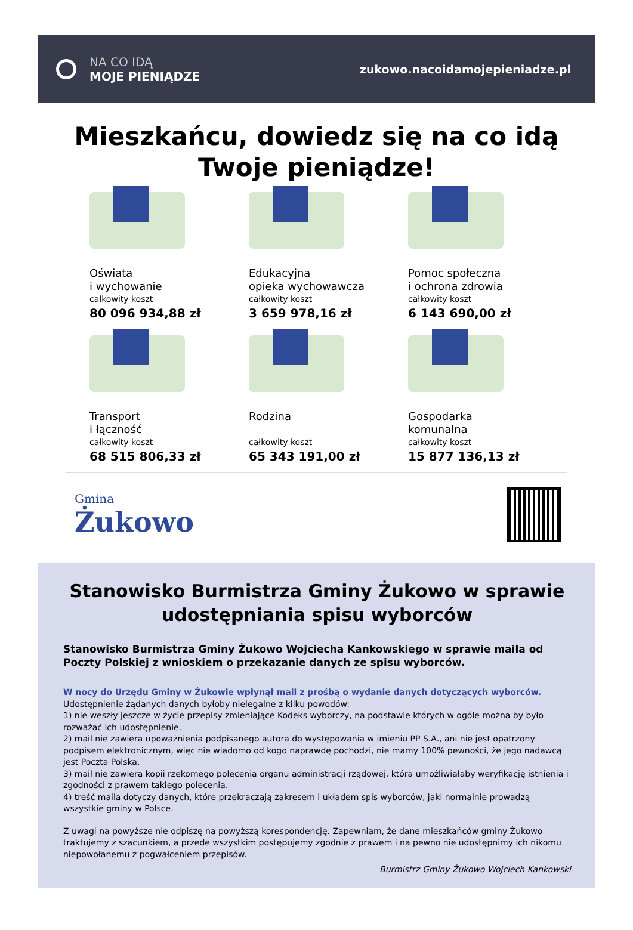NA CO IDĄ
MOJE PIENIĄDZE
zukowo.nacoidamojepieniadze.pl
Mieszkańcu, dowiedz się na co idą
Twoje pieniądze!
Oświata
i wychowanie
całkowity koszt
80 096 934,88 zł
Edukacyjna
opieka wychowawcza
całkowity koszt
3 659 978,16 zł
Pomoc społeczna
i ochrona zdrowia
całkowity koszt
6 143 690,00 zł
Transport
i łączność
całkowity koszt
68 515 806,33 zł
Rodzina
całkowity koszt
65 343 191,00 zł
Gospodarka
komunalna
całkowity koszt
15 877 136,13 zł
Gmina
Żukowo
Stanowisko Burmistrza Gminy Żukowo w sprawie udostępniania spisu wyborców
Stanowisko Burmistrza Gminy Żukowo Wojciecha Kankowskiego w sprawie maila od Poczty Polskiej z wnioskiem o przekazanie danych ze spisu wyborców.
W nocy do Urzędu Gminy w Żukowie wpłynął mail z prośbą o wydanie danych dotyczących wyborców.
Udostępnienie żądanych danych byłoby nielegalne z kilku powodów:
1) nie weszły jeszcze w życie przepisy zmieniające Kodeks wyborczy, na podstawie których w ogóle można by było rozważać ich udostępnienie.
2) mail nie zawiera upoważnienia podpisanego autora do występowania w imieniu PP S.A., ani nie jest opatrzony podpisem elektronicznym, więc nie wiadomo od kogo naprawdę pochodzi, nie mamy 100% pewności, że jego nadawcą jest Poczta Polska.
3) mail nie zawiera kopii rzekomego polecenia organu administracji rządowej, która umożliwiałaby weryfikację istnienia i zgodności z prawem takiego polecenia.
4) treść maila dotyczy danych, które przekraczają zakresem i układem spis wyborców, jaki normalnie prowadzą wszystkie gminy w Polsce.
Z uwagi na powyższe nie odpiszę na powyższą korespondencję. Zapewniam, że dane mieszkańców gminy Żukowo traktujemy z szacunkiem, a przede wszystkim postępujemy zgodnie z prawem i na pewno nie udostępnimy ich nikomu niepowołanemu z pogwałceniem przepisów.
Burmistrz Gminy Żukowo Wojciech Kankowski